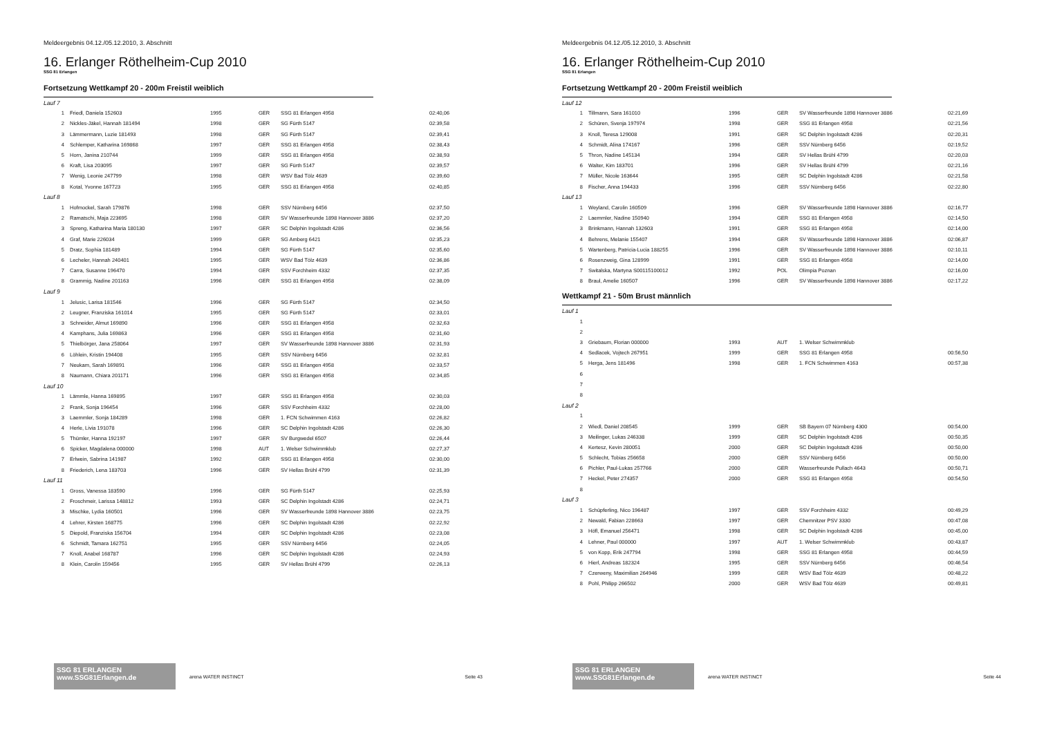Meldeergebnis 04.12./05.12.2010, 3. Abschnitt
16. Erlanger Röthelheim-Cup 2010
SSG 81 Erlangen
Fortsetzung Wettkampf 20 - 200m Freistil weiblich
| Lauf 7 | | | | | |
| 1 | Friedl, Daniela 152603 | 1995 | GER | SSG 81 Erlangen 4958 | 02:40,06 |
| 2 | Nickles-Jäkel, Hannah 181494 | 1998 | GER | SG Fürth 5147 | 02:39,58 |
| 3 | Lämmermann, Luzie 181493 | 1998 | GER | SG Fürth 5147 | 02:39,41 |
| 4 | Schlemper, Katharina 169868 | 1997 | GER | SSG 81 Erlangen 4958 | 02:38,43 |
| 5 | Horn, Janina 210744 | 1999 | GER | SSG 81 Erlangen 4958 | 02:38,93 |
| 6 | Kraft, Lisa 203095 | 1997 | GER | SG Fürth 5147 | 02:39,57 |
| 7 | Wenig, Leonie 247799 | 1998 | GER | WSV Bad Tölz 4639 | 02:39,60 |
| 8 | Kotal, Yvonne 167723 | 1995 | GER | SSG 81 Erlangen 4958 | 02:40,85 |
| Lauf 8 | | | | | |
| 1 | Hofmockel, Sarah 179876 | 1998 | GER | SSV Nürnberg 6456 | 02:37,50 |
| 2 | Ramatschi, Maja 223695 | 1998 | GER | SV Wasserfreunde 1898 Hannover 3886 | 02:37,20 |
| 3 | Spreng, Katharina Maria 180130 | 1997 | GER | SC Delphin Ingolstadt 4286 | 02:36,56 |
| 4 | Graf, Marie 226034 | 1999 | GER | SG Amberg 6421 | 02:35,23 |
| 5 | Dratz, Sophia 181489 | 1994 | GER | SG Fürth 5147 | 02:35,60 |
| 6 | Lecheler, Hannah 240401 | 1995 | GER | WSV Bad Tölz 4639 | 02:36,86 |
| 7 | Carra, Susanne 196470 | 1994 | GER | SSV Forchheim 4332 | 02:37,35 |
| 8 | Grammig, Nadine 201163 | 1996 | GER | SSG 81 Erlangen 4958 | 02:38,09 |
| Lauf 9 | | | | | |
| 1 | Jelusic, Larisa 181546 | 1996 | GER | SG Fürth 5147 | 02:34,50 |
| 2 | Leugner, Franziska 161014 | 1995 | GER | SG Fürth 5147 | 02:33,01 |
| 3 | Schneider, Almut 169890 | 1996 | GER | SSG 81 Erlangen 4958 | 02:32,63 |
| 4 | Kamphans, Julia 169863 | 1996 | GER | SSG 81 Erlangen 4958 | 02:31,60 |
| 5 | Thielbörger, Jana 258064 | 1997 | GER | SV Wasserfreunde 1898 Hannover 3886 | 02:31,93 |
| 6 | Löhlein, Kristin 194408 | 1995 | GER | SSV Nürnberg 6456 | 02:32,81 |
| 7 | Neukam, Sarah 169891 | 1996 | GER | SSG 81 Erlangen 4958 | 02:33,57 |
| 8 | Naumann, Chiara 201171 | 1996 | GER | SSG 81 Erlangen 4958 | 02:34,85 |
| Lauf 10 | | | | | |
| 1 | Lämmle, Hanna 169895 | 1997 | GER | SSG 81 Erlangen 4958 | 02:30,03 |
| 2 | Frank, Sonja 196454 | 1996 | GER | SSV Forchheim 4332 | 02:28,00 |
| 3 | Laemmler, Sonja 184289 | 1998 | GER | 1. FCN Schwimmen 4163 | 02:26,82 |
| 4 | Herle, Livia 191078 | 1996 | GER | SC Delphin Ingolstadt 4286 | 02:26,30 |
| 5 | Thümler, Hanna 192197 | 1997 | GER | SV Burgwedel 6507 | 02:26,44 |
| 6 | Spicker, Magdalena 000000 | 1998 | AUT | 1. Welser Schwimmklub | 02:27,37 |
| 7 | Erlwein, Sabrina 141987 | 1992 | GER | SSG 81 Erlangen 4958 | 02:30,00 |
| 8 | Friederich, Lena 183703 | 1996 | GER | SV Hellas Brühl 4799 | 02:31,39 |
| Lauf 11 | | | | | |
| 1 | Gross, Vanessa 183590 | 1996 | GER | SG Fürth 5147 | 02:25,93 |
| 2 | Froschmeir, Larissa 148812 | 1993 | GER | SC Delphin Ingolstadt 4286 | 02:24,71 |
| 3 | Mischke, Lydia 160501 | 1996 | GER | SV Wasserfreunde 1898 Hannover 3886 | 02:23,75 |
| 4 | Lehrer, Kirsten 168775 | 1996 | GER | SC Delphin Ingolstadt 4286 | 02:22,92 |
| 5 | Diepold, Franziska 156704 | 1994 | GER | SC Delphin Ingolstadt 4286 | 02:23,08 |
| 6 | Schmidt, Tamara 162751 | 1995 | GER | SSV Nürnberg 6456 | 02:24,05 |
| 7 | Knoll, Anabel 168787 | 1996 | GER | SC Delphin Ingolstadt 4286 | 02:24,93 |
| 8 | Klein, Carolin 159456 | 1995 | GER | SV Hellas Brühl 4799 | 02:26,13 |
SSG 81 ERLANGEN www.SSG81Erlangen.de
arena WATER INSTINCT Seite 43
Meldeergebnis 04.12./05.12.2010, 3. Abschnitt
16. Erlanger Röthelheim-Cup 2010
SSG 81 Erlangen
Fortsetzung Wettkampf 20 - 200m Freistil weiblich
| Lauf 12 | | | | | |
| 1 | Tillmann, Sara 161010 | 1996 | GER | SV Wasserfreunde 1898 Hannover 3886 | 02:21,69 |
| 2 | Schüren, Svenja 197974 | 1998 | GER | SSG 81 Erlangen 4958 | 02:21,56 |
| 3 | Knoll, Teresa 129008 | 1991 | GER | SC Delphin Ingolstadt 4286 | 02:20,31 |
| 4 | Schmidt, Alina 174167 | 1996 | GER | SSV Nürnberg 6456 | 02:19,52 |
| 5 | Thron, Nadine 145134 | 1994 | GER | SV Hellas Brühl 4799 | 02:20,03 |
| 6 | Walter, Kim 183701 | 1996 | GER | SV Hellas Brühl 4799 | 02:21,16 |
| 7 | Müller, Nicole 163644 | 1995 | GER | SC Delphin Ingolstadt 4286 | 02:21,58 |
| 8 | Fischer, Anna 194433 | 1996 | GER | SSV Nürnberg 6456 | 02:22,80 |
| Lauf 13 | | | | | |
| 1 | Weyland, Carolin 160509 | 1996 | GER | SV Wasserfreunde 1898 Hannover 3886 | 02:16,77 |
| 2 | Laemmler, Nadine 150940 | 1994 | GER | SSG 81 Erlangen 4958 | 02:14,50 |
| 3 | Brinkmann, Hannah 132603 | 1991 | GER | SSG 81 Erlangen 4958 | 02:14,00 |
| 4 | Behrens, Melanie 155407 | 1994 | GER | SV Wasserfreunde 1898 Hannover 3886 | 02:06,87 |
| 5 | Wartenberg, Patricia-Lucia 188255 | 1996 | GER | SV Wasserfreunde 1898 Hannover 3886 | 02:10,11 |
| 6 | Rosenzweig, Gina 128999 | 1991 | GER | SSG 81 Erlangen 4958 | 02:14,00 |
| 7 | Switalska, Martyna S00115100012 | 1992 | POL | Olimpia Poznan | 02:16,00 |
| 8 | Braul, Amelie 160507 | 1996 | GER | SV Wasserfreunde 1898 Hannover 3886 | 02:17,22 |
Wettkampf 21 - 50m Brust männlich
| Lauf 1 | | | | | |
| 1 | | | | | |
| 2 | | | | | |
| 3 | Griebaum, Florian 000000 | 1993 | AUT | 1. Welser Schwimmklub | |
| 4 | Sedlacek, Vojtech 267951 | 1999 | GER | SSG 81 Erlangen 4958 | 00:56,50 |
| 5 | Herga, Jens 181496 | 1998 | GER | 1. FCN Schwimmen 4163 | 00:57,38 |
| 6 | | | | | |
| 7 | | | | | |
| 8 | | | | | |
| Lauf 2 | | | | | |
| 1 | | | | | |
| 2 | Wiedl, Daniel 208545 | 1999 | GER | SB Bayern 07 Nürnberg 4300 | 00:54,00 |
| 3 | Meilinger, Lukas 246338 | 1999 | GER | SC Delphin Ingolstadt 4286 | 00:50,35 |
| 4 | Kertesz, Kevin 280051 | 2000 | GER | SC Delphin Ingolstadt 4286 | 00:50,00 |
| 5 | Schlecht, Tobias 256658 | 2000 | GER | SSV Nürnberg 6456 | 00:50,00 |
| 6 | Pichler, Paul-Lukas 257766 | 2000 | GER | Wasserfreunde Pullach 4643 | 00:50,71 |
| 7 | Heckel, Peter 274357 | 2000 | GER | SSG 81 Erlangen 4958 | 00:54,50 |
| 8 | | | | | |
| Lauf 3 | | | | | |
| 1 | Schüpferling, Nico 196487 | 1997 | GER | SSV Forchheim 4332 | 00:49,29 |
| 2 | Newald, Fabian 228663 | 1997 | GER | Chemnitzer PSV 3330 | 00:47,08 |
| 3 | Höfl, Emanuel 256471 | 1998 | GER | SC Delphin Ingolstadt 4286 | 00:45,00 |
| 4 | Lehner, Paul 000000 | 1997 | AUT | 1. Welser Schwimmklub | 00:43,87 |
| 5 | von Kopp, Erik 247794 | 1998 | GER | SSG 81 Erlangen 4958 | 00:44,59 |
| 6 | Hierl, Andreas 182324 | 1995 | GER | SSV Nürnberg 6456 | 00:46,54 |
| 7 | Czerweny, Maximilian 264946 | 1999 | GER | WSV Bad Tölz 4639 | 00:48,22 |
| 8 | Pohl, Philipp 266502 | 2000 | GER | WSV Bad Tölz 4639 | 00:49,81 |
SSG 81 ERLANGEN www.SSG81Erlangen.de
arena WATER INSTINCT Seite 44